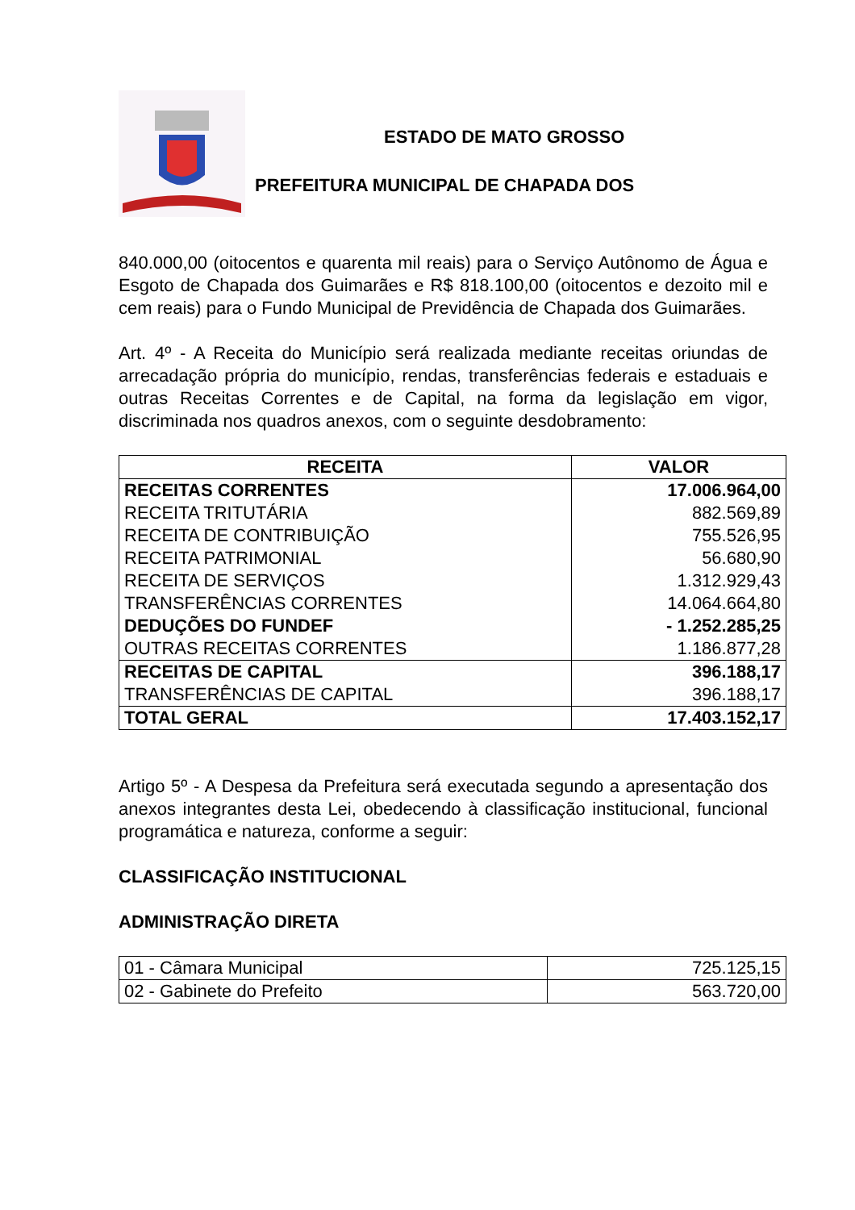ESTADO DE MATO GROSSO
PREFEITURA MUNICIPAL DE CHAPADA DOS
840.000,00 (oitocentos e quarenta mil reais) para o Serviço Autônomo de Água e Esgoto de Chapada dos Guimarães e R$ 818.100,00 (oitocentos e dezoito mil e cem reais) para o Fundo Municipal de Previdência de Chapada dos Guimarães.
Art. 4º - A Receita do Município será realizada mediante receitas oriundas de arrecadação própria do município, rendas, transferências federais e estaduais e outras Receitas Correntes e de Capital, na forma da legislação em vigor, discriminada nos quadros anexos, com o seguinte desdobramento:
| RECEITA | VALOR |
| --- | --- |
| RECEITAS CORRENTES RECEITA TRITUTÁRIA RECEITA DE CONTRIBUIÇÃO RECEITA PATRIMONIAL RECEITA DE SERVIÇOS TRANSFERÊNCIAS CORRENTES DEDUÇÕES DO FUNDEF OUTRAS RECEITAS CORRENTES | 17.006.964,00 882.569,89 755.526,95 56.680,90 1.312.929,43 14.064.664,80 - 1.252.285,25 1.186.877,28 |
| RECEITAS DE CAPITAL TRANSFERÊNCIAS DE CAPITAL | 396.188,17 396.188,17 |
| TOTAL GERAL | 17.403.152,17 |
Artigo 5º - A Despesa da Prefeitura será executada segundo a apresentação dos anexos integrantes desta Lei, obedecendo à classificação institucional, funcional programática e natureza, conforme a seguir:
CLASSIFICAÇÃO INSTITUCIONAL
ADMINISTRAÇÃO DIRETA
| 01 - Câmara Municipal | 725.125,15 |
| 02 - Gabinete do Prefeito | 563.720,00 |